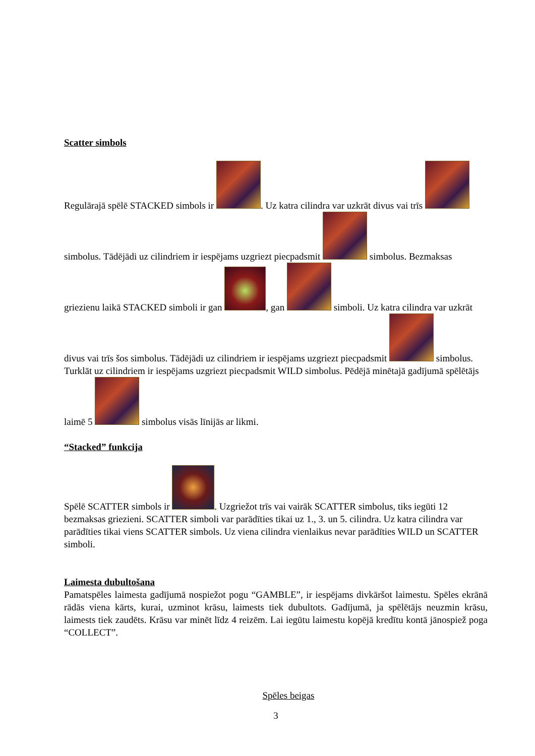Scatter simbols
Regulārajā spēlē STACKED simbols ir . Uz katra cilindra var uzkrāt divus vai trīs simbolus. Tādējādi uz cilindriem ir iespējams uzgriezt piecpadsmit simbolus. Bezmaksas griezienu laikā STACKED simboli ir gan , gan simboli. Uz katra cilindra var uzkrāt divus vai trīs šos simbolus. Tādējādi uz cilindriem ir iespējams uzgriezt piecpadsmit simbolus. Turklāt uz cilindriem ir iespējams uzgriezt piecpadsmit WILD simbolus. Pēdējā minētajā gadījumā spēlētājs laimē 5 simbolus visās līnijās ar likmi.
“Stacked” funkcija
Spēlē SCATTER simbols ir . Uzgriežot trīs vai vairāk SCATTER simbolus, tiks iegūti 12 bezmaksas griezieni. SCATTER simboli var parādīties tikai uz 1., 3. un 5. cilindra. Uz katra cilindra var parādīties tikai viens SCATTER simbols. Uz viena cilindra vienlaikus nevar parādīties WILD un SCATTER simboli.
Laimesta dubultošana
Pamatspēles laimesta gadījumā nospiežot pogu “GAMBLE”, ir iespējams divkāršot laimestu. Spēles ekrānā rādās viena kārts, kurai, uzminot krāsu, laimests tiek dubultots. Gadījumā, ja spēlētājs neuzmin krāsu, laimests tiek zaudēts. Krāsu var minēt līdz 4 reizēm. Lai iegūtu laimestu kopējā kredītu kontā jānospiež poga “COLLECT”.
Spēles beigas
3